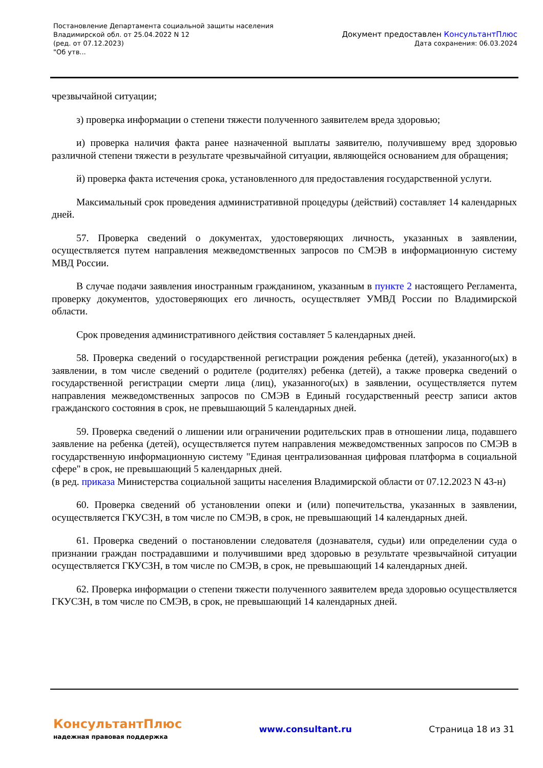Постановление Департамента социальной защиты населения
Владимирской обл. от 25.04.2022 N 12
(ред. от 07.12.2023)
"Об утв...
Документ предоставлен КонсультантПлюс
Дата сохранения: 06.03.2024
чрезвычайной ситуации;
з) проверка информации о степени тяжести полученного заявителем вреда здоровью;
и) проверка наличия факта ранее назначенной выплаты заявителю, получившему вред здоровью различной степени тяжести в результате чрезвычайной ситуации, являющейся основанием для обращения;
й) проверка факта истечения срока, установленного для предоставления государственной услуги.
Максимальный срок проведения административной процедуры (действий) составляет 14 календарных дней.
57. Проверка сведений о документах, удостоверяющих личность, указанных в заявлении, осуществляется путем направления межведомственных запросов по СМЭВ в информационную систему МВД России.
В случае подачи заявления иностранным гражданином, указанным в пункте 2 настоящего Регламента, проверку документов, удостоверяющих его личность, осуществляет УМВД России по Владимирской области.
Срок проведения административного действия составляет 5 календарных дней.
58. Проверка сведений о государственной регистрации рождения ребенка (детей), указанного(ых) в заявлении, в том числе сведений о родителе (родителях) ребенка (детей), а также проверка сведений о государственной регистрации смерти лица (лиц), указанного(ых) в заявлении, осуществляется путем направления межведомственных запросов по СМЭВ в Единый государственный реестр записи актов гражданского состояния в срок, не превышающий 5 календарных дней.
59. Проверка сведений о лишении или ограничении родительских прав в отношении лица, подавшего заявление на ребенка (детей), осуществляется путем направления межведомственных запросов по СМЭВ в государственную информационную систему "Единая централизованная цифровая платформа в социальной сфере" в срок, не превышающий 5 календарных дней.
(в ред. приказа Министерства социальной защиты населения Владимирской области от 07.12.2023 N 43-н)
60. Проверка сведений об установлении опеки и (или) попечительства, указанных в заявлении, осуществляется ГКУСЗН, в том числе по СМЭВ, в срок, не превышающий 14 календарных дней.
61. Проверка сведений о постановлении следователя (дознавателя, судьи) или определении суда о признании граждан пострадавшими и получившими вред здоровью в результате чрезвычайной ситуации осуществляется ГКУСЗН, в том числе по СМЭВ, в срок, не превышающий 14 календарных дней.
62. Проверка информации о степени тяжести полученного заявителем вреда здоровью осуществляется ГКУСЗН, в том числе по СМЭВ, в срок, не превышающий 14 календарных дней.
КонсультантПлюс
надежная правовая поддержка
www.consultant.ru Страница 18 из 31